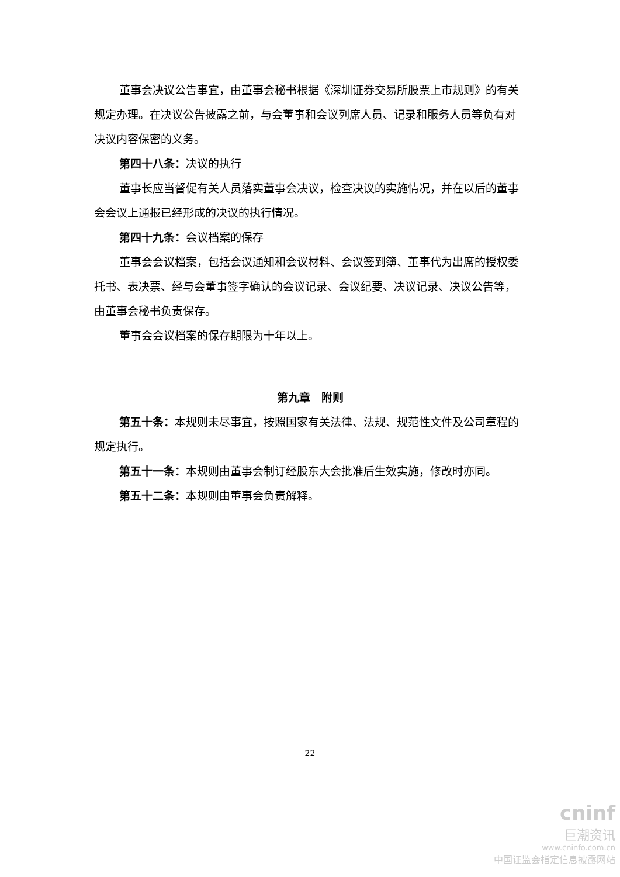董事会决议公告事宜，由董事会秘书根据《深圳证券交易所股票上市规则》的有关规定办理。在决议公告披露之前，与会董事和会议列席人员、记录和服务人员等负有对决议内容保密的义务。
第四十八条：决议的执行
董事长应当督促有关人员落实董事会决议，检查决议的实施情况，并在以后的董事会会议上通报已经形成的决议的执行情况。
第四十九条：会议档案的保存
董事会会议档案，包括会议通知和会议材料、会议签到簿、董事代为出席的授权委托书、表决票、经与会董事签字确认的会议记录、会议纪要、决议记录、决议公告等，由董事会秘书负责保存。
董事会会议档案的保存期限为十年以上。
第九章　附则
第五十条：本规则未尽事宜，按照国家有关法律、法规、规范性文件及公司章程的规定执行。
第五十一条：本规则由董事会制订经股东大会批准后生效实施，修改时亦同。
第五十二条：本规则由董事会负责解释。
22
cninf
巨潮资讯
www.cninfo.com.cn
中国证监会指定信息披露网站